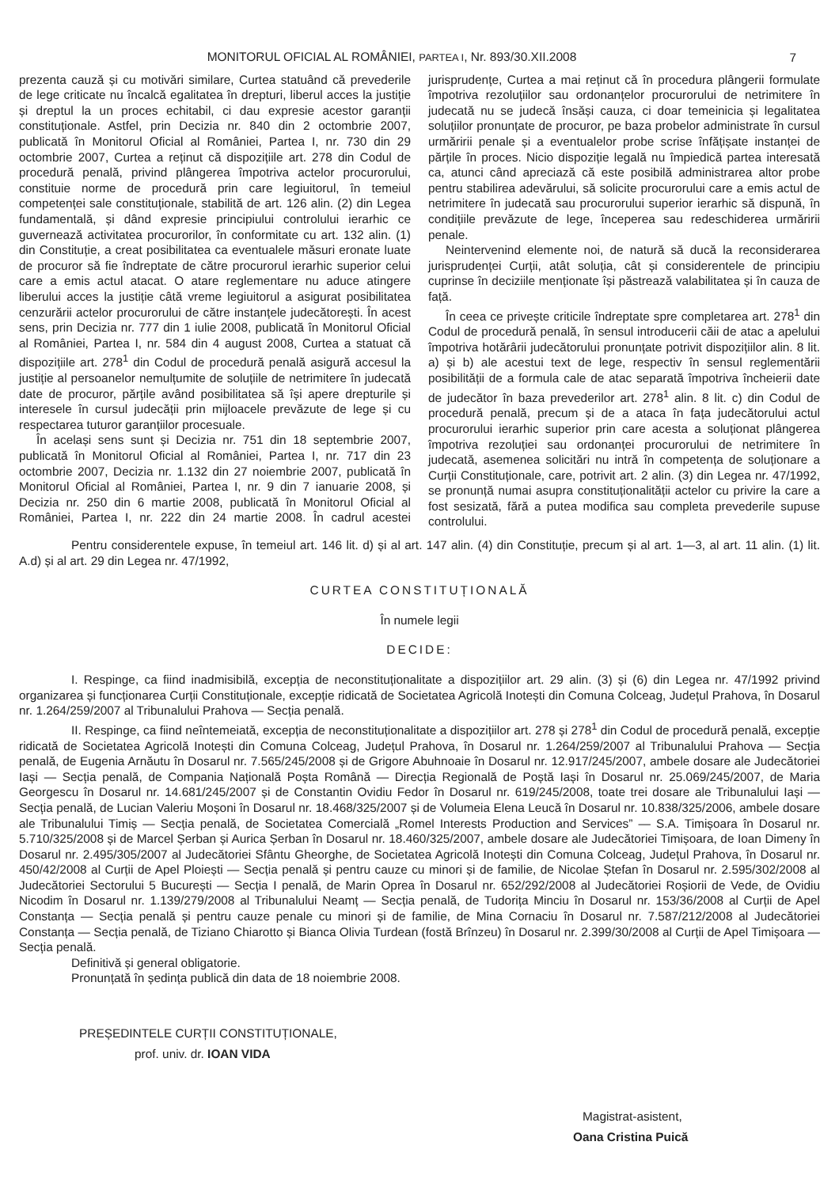MONITORUL OFICIAL AL ROMÂNIEI, PARTEA I, Nr. 893/30.XII.2008
7
prezenta cauză și cu motivări similare, Curtea statuând că prevederile de lege criticate nu încalcă egalitatea în drepturi, liberul acces la justiție și dreptul la un proces echitabil, ci dau expresie acestor garanții constituționale. Astfel, prin Decizia nr. 840 din 2 octombrie 2007, publicată în Monitorul Oficial al României, Partea I, nr. 730 din 29 octombrie 2007, Curtea a reținut că dispozițiile art. 278 din Codul de procedură penală, privind plângerea împotriva actelor procurorului, constituie norme de procedură prin care legiuitorul, în temeiul competenței sale constituționale, stabilită de art. 126 alin. (2) din Legea fundamentală, și dând expresie principiului controlului ierarhic ce guvernează activitatea procurorilor, în conformitate cu art. 132 alin. (1) din Constituție, a creat posibilitatea ca eventualele măsuri eronate luate de procuror să fie îndreptate de către procurorul ierarhic superior celui care a emis actul atacat. O atare reglementare nu aduce atingere liberului acces la justiție câtă vreme legiuitorul a asigurat posibilitatea cenzurării actelor procurorului de către instanțele judecătorești. În acest sens, prin Decizia nr. 777 din 1 iulie 2008, publicată în Monitorul Oficial al României, Partea I, nr. 584 din 4 august 2008, Curtea a statuat că dispozițiile art. 278<sup>1</sup> din Codul de procedură penală asigură accesul la justiție al persoanelor nemulțumite de soluțiile de netrimitere în judecată date de procuror, părțile având posibilitatea să își apere drepturile și interesele în cursul judecății prin mijloacele prevăzute de lege și cu respectarea tuturor garanțiilor procesuale.
În același sens sunt și Decizia nr. 751 din 18 septembrie 2007, publicată în Monitorul Oficial al României, Partea I, nr. 717 din 23 octombrie 2007, Decizia nr. 1.132 din 27 noiembrie 2007, publicată în Monitorul Oficial al României, Partea I, nr. 9 din 7 ianuarie 2008, și Decizia nr. 250 din 6 martie 2008, publicată în Monitorul Oficial al României, Partea I, nr. 222 din 24 martie 2008. În cadrul acestei jurisprudențe, Curtea a mai reținut că în procedura plângerii formulate împotriva rezoluțiilor sau ordonanțelor procurorului de netrimitere în judecată nu se judecă însăși cauza, ci doar temeinicia și legalitatea soluțiilor pronunțate de procuror, pe baza probelor administrate în cursul urmăririi penale și a eventualelor probe scrise înfățișate instanței de părțile în proces. Nicio dispoziție legală nu împiedică partea interesată ca, atunci când apreciază că este posibilă administrarea altor probe pentru stabilirea adevărului, să solicite procurorului care a emis actul de netrimitere în judecată sau procurorului superior ierarhic să dispună, în condițiile prevăzute de lege, începerea sau redeschiderea urmăririi penale.
Neintervenind elemente noi, de natură să ducă la reconsiderarea jurisprudenței Curții, atât soluția, cât și considerentele de principiu cuprinse în deciziile menționate își păstrează valabilitatea și în cauza de față.
În ceea ce privește criticile îndreptate spre completarea art. 278<sup>1</sup> din Codul de procedură penală, în sensul introducerii căii de atac a apelului împotriva hotărârii judecătorului pronunțate potrivit dispozițiilor alin. 8 lit. a) și b) ale acestui text de lege, respectiv în sensul reglementării posibilității de a formula cale de atac separată împotriva încheierii date de judecător în baza prevederilor art. 278<sup>1</sup> alin. 8 lit. c) din Codul de procedură penală, precum și de a ataca în fața judecătorului actul procurorului ierarhic superior prin care acesta a soluționat plângerea împotriva rezoluției sau ordonanței procurorului de netrimitere în judecată, asemenea solicitări nu intră în competența de soluționare a Curții Constituționale, care, potrivit art. 2 alin. (3) din Legea nr. 47/1992, se pronunță numai asupra constituționalității actelor cu privire la care a fost sesizată, fără a putea modifica sau completa prevederile supuse controlului.
Pentru considerentele expuse, în temeiul art. 146 lit. d) și al art. 147 alin. (4) din Constituție, precum și al art. 1—3, al art. 11 alin. (1) lit. A.d) și al art. 29 din Legea nr. 47/1992,
CURTEA CONSTITUȚIONALĂ
În numele legii
DECIDE:
I. Respinge, ca fiind inadmisibilă, excepția de neconstituționalitate a dispozițiilor art. 29 alin. (3) și (6) din Legea nr. 47/1992 privind organizarea și funcționarea Curții Constituționale, excepție ridicată de Societatea Agricolă Inotești din Comuna Colceag, Județul Prahova, în Dosarul nr. 1.264/259/2007 al Tribunalului Prahova — Secția penală.
II. Respinge, ca fiind neîntemeiată, excepția de neconstituționalitate a dispozițiilor art. 278 și 278<sup>1</sup> din Codul de procedură penală, excepție ridicată de Societatea Agricolă Inotești din Comuna Colceag, Județul Prahova, în Dosarul nr. 1.264/259/2007 al Tribunalului Prahova — Secția penală, de Eugenia Arnăutu în Dosarul nr. 7.565/245/2008 și de Grigore Abuhnoaie în Dosarul nr. 12.917/245/2007, ambele dosare ale Judecătoriei Iași — Secția penală, de Compania Națională Poșta Română — Direcția Regională de Poștă Iași în Dosarul nr. 25.069/245/2007, de Maria Georgescu în Dosarul nr. 14.681/245/2007 și de Constantin Ovidiu Fedor în Dosarul nr. 619/245/2008, toate trei dosare ale Tribunalului Iași — Secția penală, de Lucian Valeriu Moșoni în Dosarul nr. 18.468/325/2007 și de Volumeia Elena Leucă în Dosarul nr. 10.838/325/2006, ambele dosare ale Tribunalului Timiș — Secția penală, de Societatea Comercială „Romel Interests Production and Services” — S.A. Timișoara în Dosarul nr. 5.710/325/2008 și de Marcel Șerban și Aurica Șerban în Dosarul nr. 18.460/325/2007, ambele dosare ale Judecătoriei Timișoara, de Ioan Dimeny în Dosarul nr. 2.495/305/2007 al Judecătoriei Sfântu Gheorghe, de Societatea Agricolă Inotești din Comuna Colceag, Județul Prahova, în Dosarul nr. 450/42/2008 al Curții de Apel Ploiești — Secția penală și pentru cauze cu minori și de familie, de Nicolae Ștefan în Dosarul nr. 2.595/302/2008 al Judecătoriei Sectorului 5 București — Secția I penală, de Marin Oprea în Dosarul nr. 652/292/2008 al Judecătoriei Roșiorii de Vede, de Ovidiu Nicodim în Dosarul nr. 1.139/279/2008 al Tribunalului Neamț — Secția penală, de Tudorița Minciu în Dosarul nr. 153/36/2008 al Curții de Apel Constanța — Secția penală și pentru cauze penale cu minori și de familie, de Mina Cornaciu în Dosarul nr. 7.587/212/2008 al Judecătoriei Constanța — Secția penală, de Tiziano Chiarotto și Bianca Olivia Turdean (fostă Brînzeu) în Dosarul nr. 2.399/30/2008 al Curții de Apel Timișoara — Secția penală.
Definitivă și general obligatorie.
Pronunțată în ședința publică din data de 18 noiembrie 2008.
PREȘEDINTELE CURȚII CONSTITUȚIONALE,
prof. univ. dr. IOAN VIDA
Magistrat-asistent,
Oana Cristina Puică